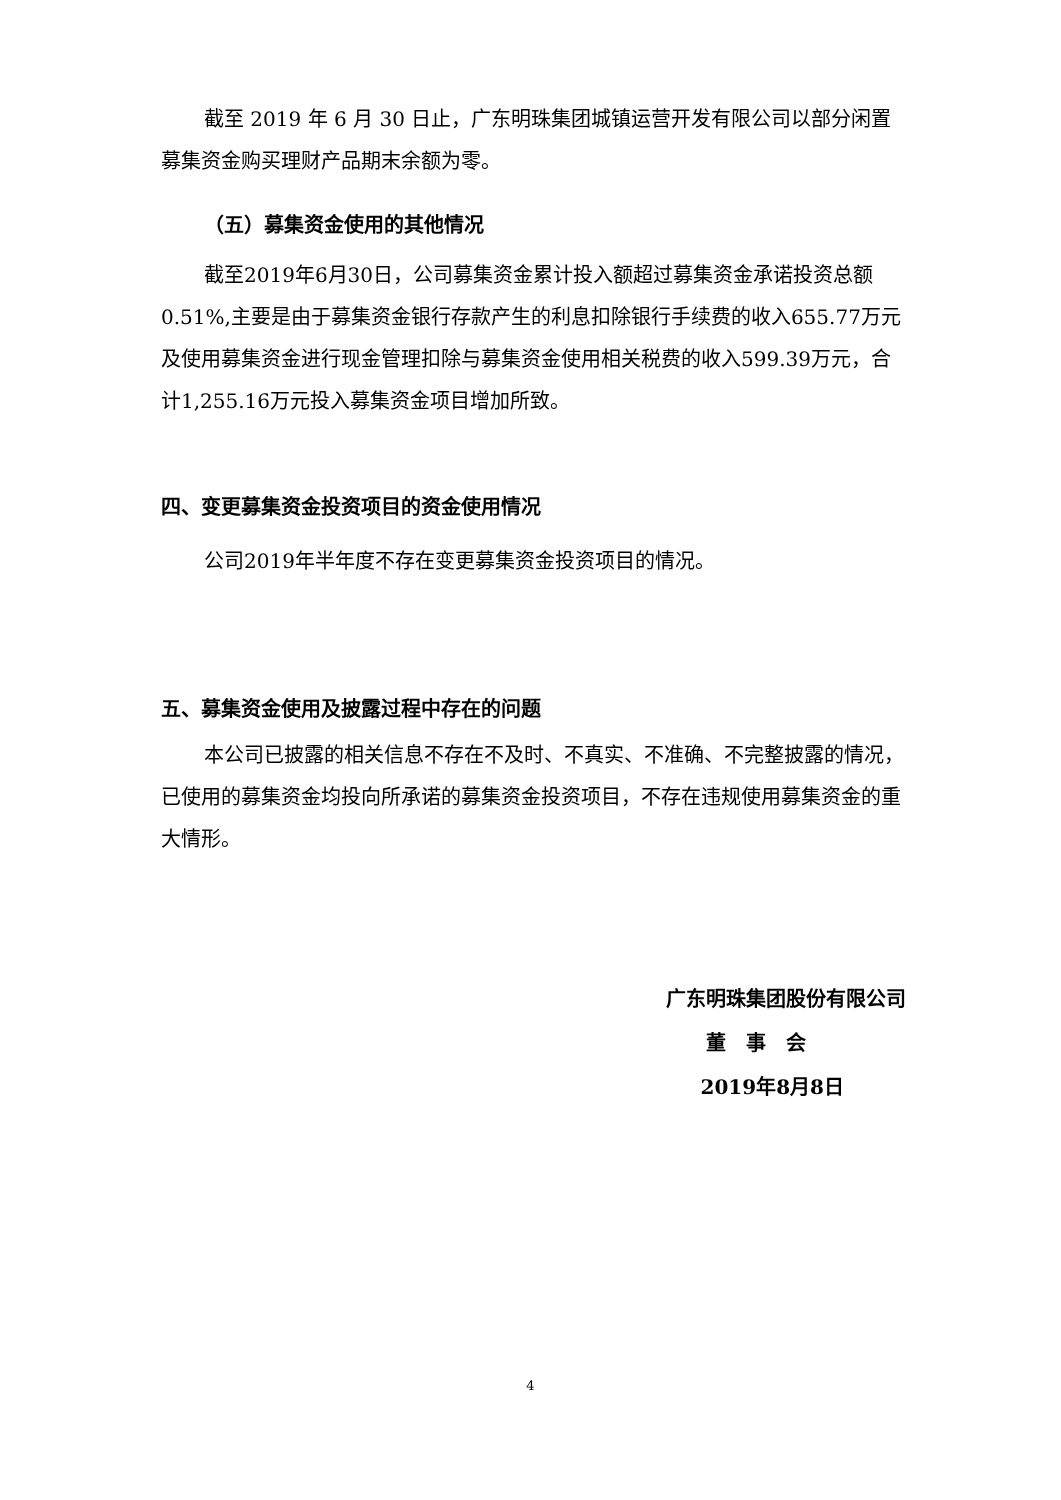截至 2019 年 6 月 30 日止，广东明珠集团城镇运营开发有限公司以部分闲置募集资金购买理财产品期末余额为零。
（五）募集资金使用的其他情况
截至2019年6月30日，公司募集资金累计投入额超过募集资金承诺投资总额0.51%,主要是由于募集资金银行存款产生的利息扣除银行手续费的收入655.77万元及使用募集资金进行现金管理扣除与募集资金使用相关税费的收入599.39万元，合计1,255.16万元投入募集资金项目增加所致。
四、变更募集资金投资项目的资金使用情况
公司2019年半年度不存在变更募集资金投资项目的情况。
五、募集资金使用及披露过程中存在的问题
本公司已披露的相关信息不存在不及时、不真实、不准确、不完整披露的情况，已使用的募集资金均投向所承诺的募集资金投资项目，不存在违规使用募集资金的重大情形。
广东明珠集团股份有限公司
董　事　会
2019年8月8日
4